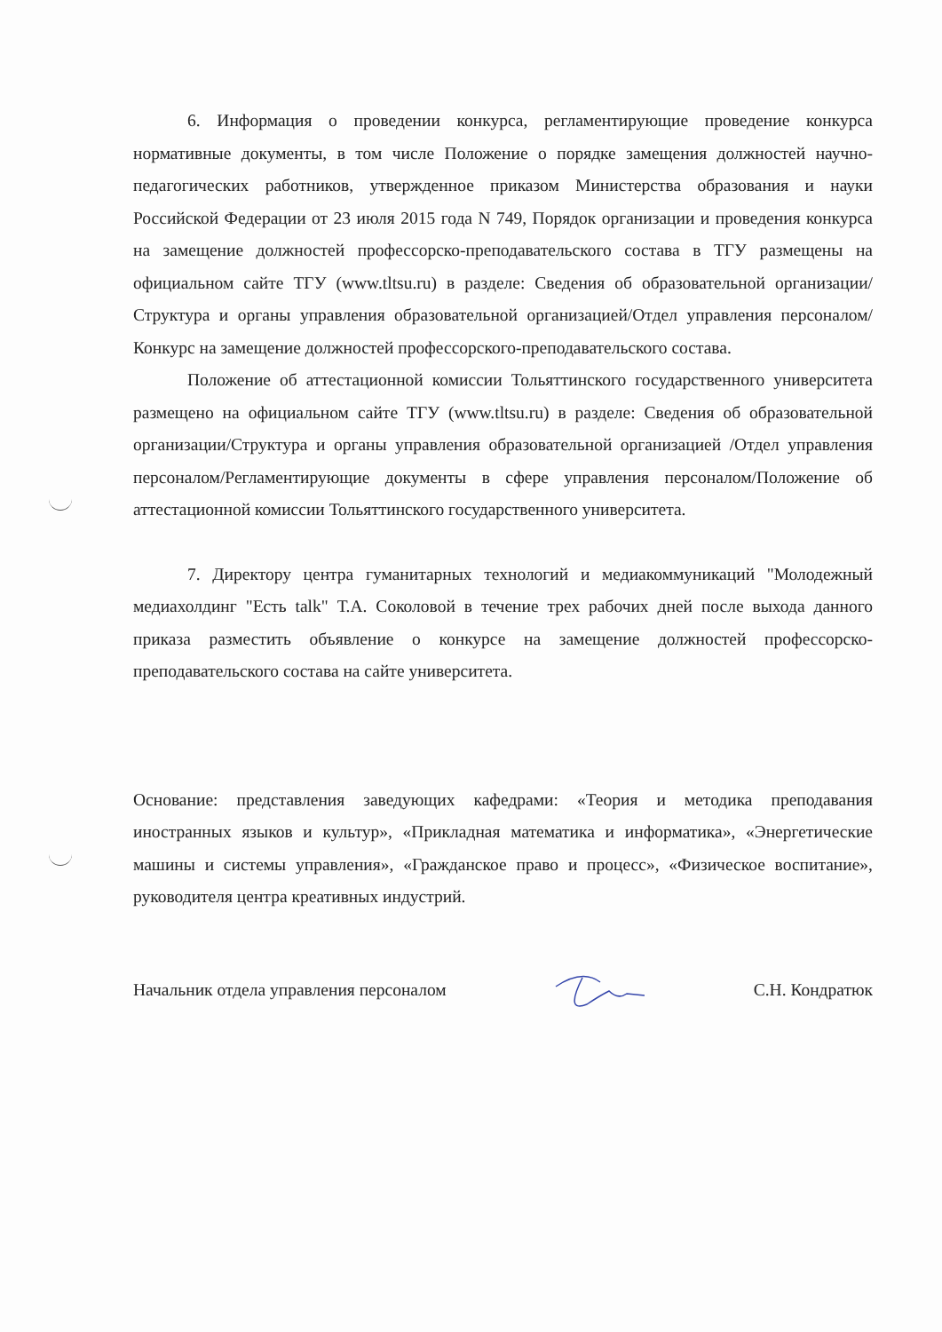6. Информация о проведении конкурса, регламентирующие проведение конкурса нормативные документы, в том числе Положение о порядке замещения должностей научно-педагогических работников, утвержденное приказом Министерства образования и науки Российской Федерации от 23 июля 2015 года N 749, Порядок организации и проведения конкурса на замещение должностей профессорско-преподавательского состава в ТГУ размещены на официальном сайте ТГУ (www.tltsu.ru) в разделе: Сведения об образовательной организации/Структура и органы управления образовательной организацией/Отдел управления персоналом/Конкурс на замещение должностей профессорского-преподавательского состава.
Положение об аттестационной комиссии Тольяттинского государственного университета размещено на официальном сайте ТГУ (www.tltsu.ru) в разделе: Сведения об образовательной организации/Структура и органы управления образовательной организацией /Отдел управления персоналом/Регламентирующие документы в сфере управления персоналом/Положение об аттестационной комиссии Тольяттинского государственного университета.
7. Директору центра гуманитарных технологий и медиакоммуникаций "Молодежный медиахолдинг "Есть talk" Т.А. Соколовой в течение трех рабочих дней после выхода данного приказа разместить объявление о конкурсе на замещение должностей профессорско-преподавательского состава на сайте университета.
Основание: представления заведующих кафедрами: «Теория и методика преподавания иностранных языков и культур», «Прикладная математика и информатика», «Энергетические машины и системы управления», «Гражданское право и процесс», «Физическое воспитание», руководителя центра креативных индустрий.
Начальник отдела управления персоналом С.Н. Кондратюк